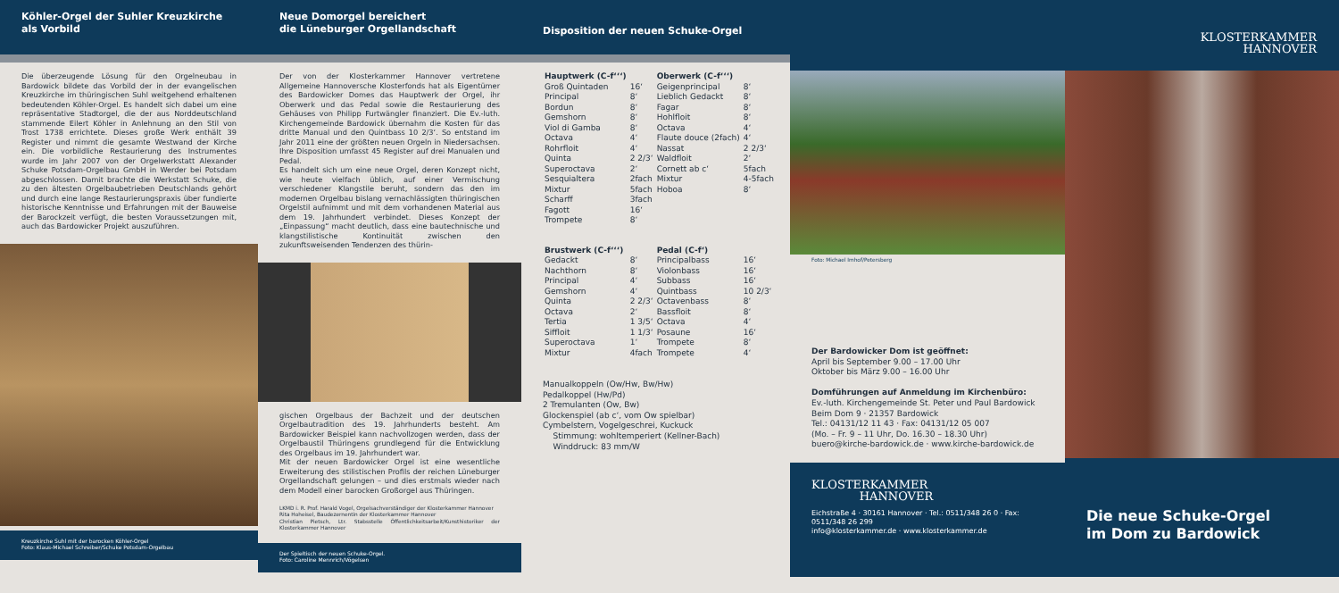Köhler-Orgel der Suhler Kreuzkirche
als Vorbild
Die überzeugende Lösung für den Orgelneubau in Bardowick bildete das Vorbild der in der evangelischen Kreuzkirche im thüringischen Suhl weitgehend erhaltenen bedeutenden Köhler-Orgel. Es handelt sich dabei um eine repräsentative Stadtorgel, die der aus Norddeutschland stammende Eilert Köhler in Anlehnung an den Stil von Trost 1738 errichtete. Dieses große Werk enthält 39 Register und nimmt die gesamte Westwand der Kirche ein. Die vorbildliche Restaurierung des Instrumentes wurde im Jahr 2007 von der Orgelwerkstatt Alexander Schuke Potsdam-Orgelbau GmbH in Werder bei Potsdam abgeschlossen. Damit brachte die Werkstatt Schuke, die zu den ältesten Orgelbaubetrieben Deutschlands gehört und durch eine lange Restaurierungspraxis über fundierte historische Kenntnisse und Erfahrungen mit der Bauweise der Barockzeit verfügt, die besten Voraussetzungen mit, auch das Bardowicker Projekt auszuführen.
Kreuzkirche Suhl mit der barocken Köhler-Orgel
Foto: Klaus-Michael Schreiber/Schuke Potsdam-Orgelbau
Neue Domorgel bereichert
die Lüneburger Orgellandschaft
Der von der Klosterkammer Hannover vertretene Allgemeine Hannoversche Klosterfonds hat als Eigentümer des Bardowicker Domes das Hauptwerk der Orgel, ihr Oberwerk und das Pedal sowie die Restaurierung des Gehäuses von Philipp Furtwängler finanziert. Die Ev.-luth. Kirchengemeinde Bardowick übernahm die Kosten für das dritte Manual und den Quintbass 10 2/3‘. So entstand im Jahr 2011 eine der größten neuen Orgeln in Niedersachsen. Ihre Disposition umfasst 45 Register auf drei Manualen und Pedal.
Es handelt sich um eine neue Orgel, deren Konzept nicht, wie heute vielfach üblich, auf einer Vermischung verschiedener Klangstile beruht, sondern das den im modernen Orgelbau bislang vernachlässigten thüringischen Orgelstil aufnimmt und mit dem vorhandenen Material aus dem 19. Jahrhundert verbindet. Dieses Konzept der „Einpassung“ macht deutlich, dass eine bautechnische und klangstilistische Kontinuität zwischen den zukunftsweisenden Tendenzen des thürin-
gischen Orgelbaus der Bachzeit und der deutschen Orgelbautradition des 19. Jahrhunderts besteht. Am Bardowicker Beispiel kann nachvollzogen werden, dass der Orgelbaustil Thüringens grundlegend für die Entwicklung des Orgelbaus im 19. Jahrhundert war.
Mit der neuen Bardowicker Orgel ist eine wesentliche Erweiterung des stilistischen Profils der reichen Lüneburger Orgellandschaft gelungen – und dies erstmals wieder nach dem Modell einer barocken Großorgel aus Thüringen.
LKMD i. R. Prof. Harald Vogel, Orgelsachverständiger der Klosterkammer Hannover
Rita Hoheisel, Baudezernentin der Klosterkammer Hannover
Christian Pietsch, Ltr. Stabsstelle Öffentlichkeitsarbeit/Kunsthistoriker der Klosterkammer Hannover
Der Spieltisch der neuen Schuke-Orgel.
Foto: Caroline Mennrich/Vögelsen
Disposition der neuen Schuke-Orgel
| Hauptwerk (C-f‘‘‘) | | Oberwerk (C-f‘‘‘) | |
| Groß Quintaden | 16‘ | Geigenprincipal | 8‘ |
| Principal | 8‘ | Lieblich Gedackt | 8‘ |
| Bordun | 8‘ | Fagar | 8‘ |
| Gemshorn | 8‘ | Hohlfloit | 8‘ |
| Viol di Gamba | 8‘ | Octava | 4‘ |
| Octava | 4‘ | Flaute douce (2fach) | 4‘ |
| Rohrfloit | 4‘ | Nassat | 2 2/3‘ |
| Quinta | 2 2/3‘ | Waldfloit | 2‘ |
| Superoctava | 2‘ | Cornett ab c‘ | 5fach |
| Sesquialtera | 2fach | Mixtur | 4-5fach |
| Mixtur | 5fach | Hoboa | 8‘ |
| Scharff | 3fach | | |
| Fagott | 16‘ | | |
| Trompete | 8‘ | | |
| Brustwerk (C-f‘‘‘) | | Pedal (C-f‘) | |
| Gedackt | 8‘ | Principalbass | 16‘ |
| Nachthorn | 8‘ | Violonbass | 16‘ |
| Principal | 4‘ | Subbass | 16‘ |
| Gemshorn | 4‘ | Quintbass | 10 2/3‘ |
| Quinta | 2 2/3‘ | Octavenbass | 8‘ |
| Octava | 2‘ | Bassfloit | 8‘ |
| Tertia | 1 3/5‘ | Octava | 4‘ |
| Siffloit | 1 1/3‘ | Posaune | 16‘ |
| Superoctava | 1‘ | Trompete | 8‘ |
| Mixtur | 4fach | Trompete | 4‘ |
Manualkoppeln (Ow/Hw, Bw/Hw)
Pedalkoppel (Hw/Pd)
2 Tremulanten (Ow, Bw)
Glockenspiel (ab c‘, vom Ow spielbar)
Cymbelstern, Vogelgeschrei, Kuckuck
Stimmung: wohltemperiert (Kellner-Bach)
Winddruck: 83 mm/W
Foto: Michael Imhof/Petersberg
Der Bardowicker Dom ist geöffnet:
April bis September 9.00 – 17.00 Uhr
Oktober bis März 9.00 – 16.00 Uhr
Domführungen auf Anmeldung im Kirchenbüro:
Ev.-luth. Kirchengemeinde St. Peter und Paul Bardowick
Beim Dom 9 · 21357 Bardowick
Tel.: 04131/12 11 43 · Fax: 04131/12 05 007
(Mo. – Fr. 9 – 11 Uhr, Do. 16.30 – 18.30 Uhr)
buero@kirche-bardowick.de · www.kirche-bardowick.de
KLOSTERKAMMER
HANNOVER
Eichstraße 4 · 30161 Hannover · Tel.: 0511/348 26 0 · Fax: 0511/348 26 299
info@klosterkammer.de · www.klosterkammer.de
KLOSTERKAMMER
HANNOVER
Die neue Schuke-Orgel
im Dom zu Bardowick